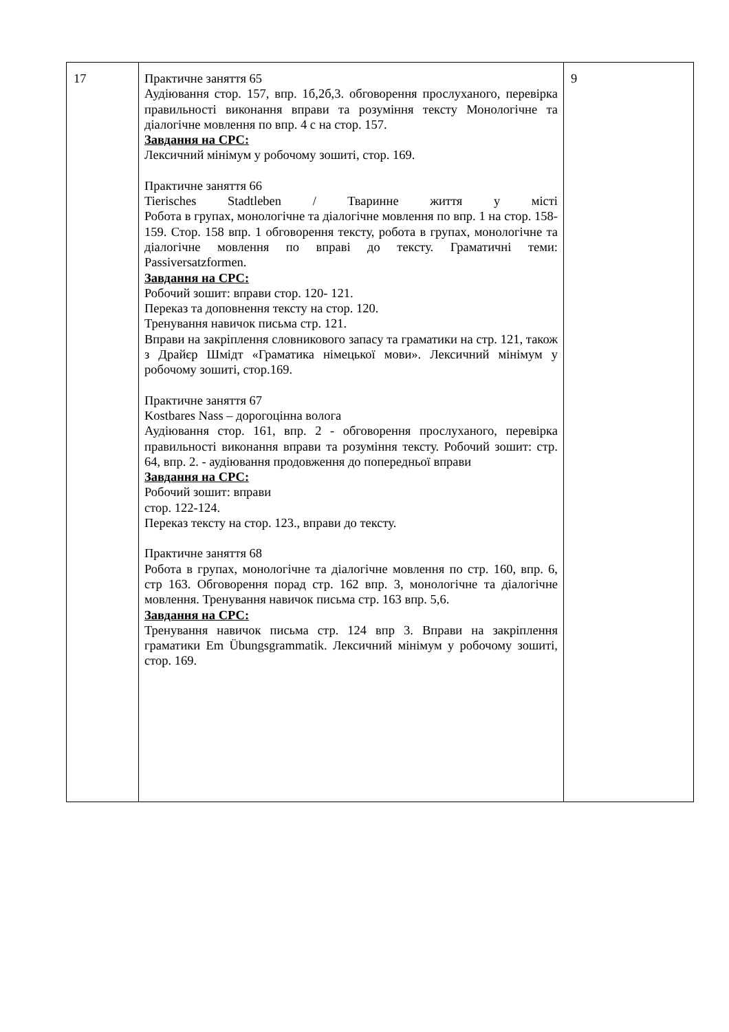| 17 | Практичне заняття 65 Аудіювання стор. 157, впр. 1б,2б,3. обговорення прослуханого, перевірка правильності виконання вправи та розуміння тексту Монологічне та діалогічне мовлення по впр. 4 с на стор. 157. Завдання на СРС: Лексичний мінімум у робочому зошиті, стор. 169. Практичне заняття 66 Tierisches Stadtleben / Тваринне життя у місті Робота в групах, монологічне та діалогічне мовлення по впр. 1 на стор. 158-159. Стор. 158 впр. 1 обговорення тексту, робота в групах, монологічне та діалогічне мовлення по вправі до тексту. Граматичні теми: Passiversatzformen. Завдання на СРС: Робочий зошит: вправи стор. 120- 121. Переказ та доповнення тексту на стор. 120. Тренування навичок письма стр. 121. Вправи на закріплення словникового запасу та граматики на стр. 121, також з Драйєр Шмідт «Граматика німецької мови». Лексичний мінімум у робочому зошиті, стор.169. Практичне заняття 67 Kostbares Nass – дорогоцінна волога Аудіювання стор. 161, впр. 2 - обговорення прослуханого, перевірка правильності виконання вправи та розуміння тексту. Робочий зошит: стр. 64, впр. 2. - аудіювання продовження до попередньої вправи Завдання на СРС: Робочий зошит: вправи стор. 122-124. Переказ тексту на стор. 123., вправи до тексту. Практичне заняття 68 Робота в групах, монологічне та діалогічне мовлення по стр. 160, впр. 6, стр 163. Обговорення порад стр. 162 впр. 3, монологічне та діалогічне мовлення. Тренування навичок письма стр. 163 впр. 5,6. Завдання на СРС: Тренування навичок письма стр. 124 впр 3. Вправи на закріплення граматики Em Übungsgrammatik. Лексичний мінімум у робочому зошиті, стор. 169. | 9 |